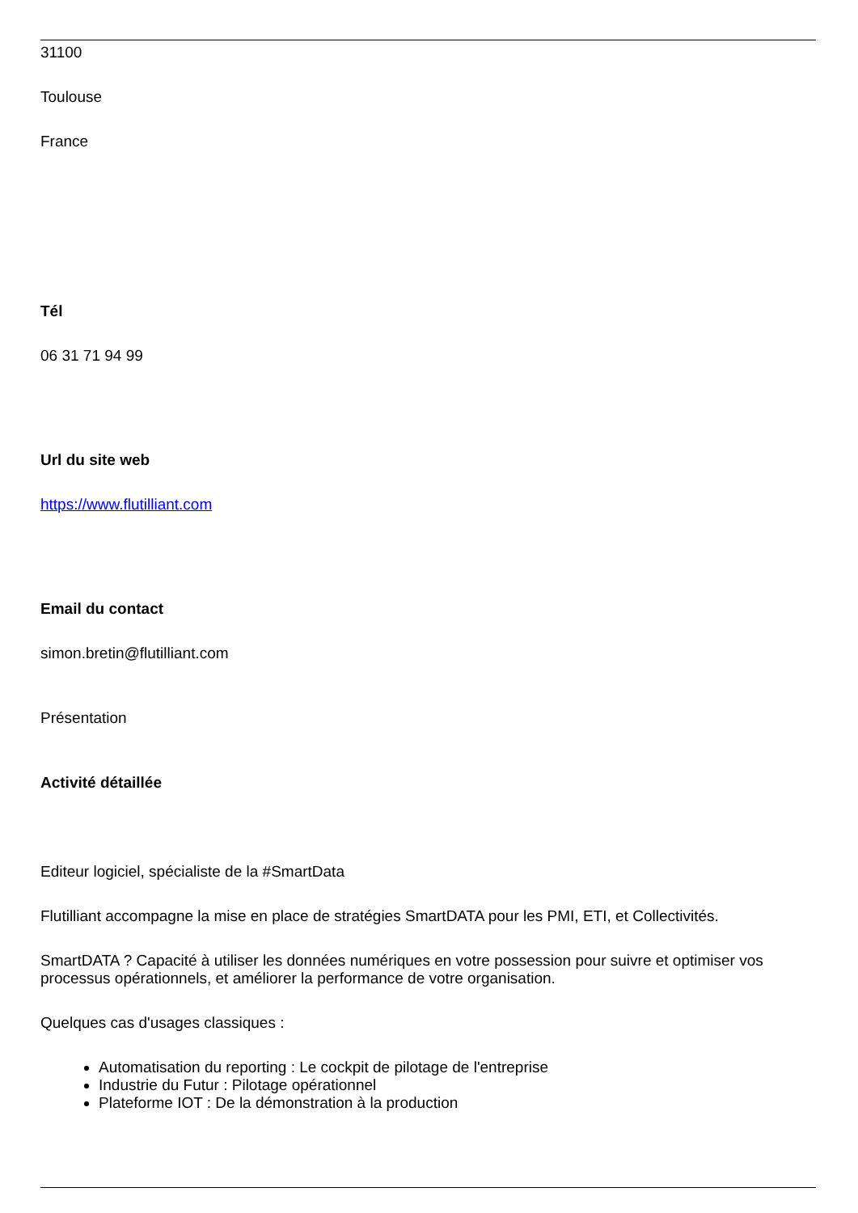31100
Toulouse
France
Tél
06 31 71 94 99
Url du site web
https://www.flutilliant.com
Email du contact
simon.bretin@flutilliant.com
Présentation
Activité détaillée
Editeur logiciel, spécialiste de la #SmartData
Flutilliant accompagne la mise en place de stratégies SmartDATA pour les PMI, ETI, et Collectivités.
SmartDATA ? Capacité à utiliser les données numériques en votre possession pour suivre et optimiser vos processus opérationnels, et améliorer la performance de votre organisation.
Quelques cas d'usages classiques :
Automatisation du reporting : Le cockpit de pilotage de l'entreprise
Industrie du Futur : Pilotage opérationnel
Plateforme IOT : De la démonstration à la production